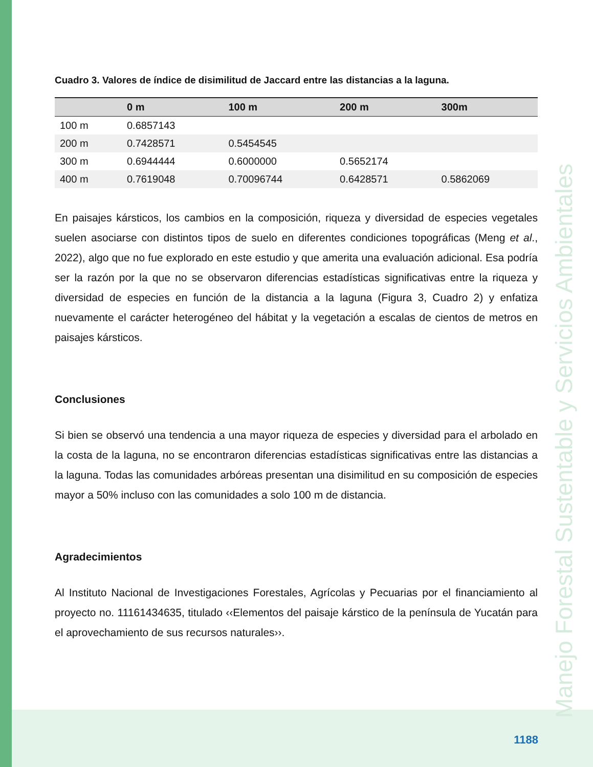Manejo Forestal Sustentable y Servicios Ambientales
Cuadro 3. Valores de índice de disimilitud de Jaccard entre las distancias a la laguna.
| | 0 m | 100 m | 200 m | 300m |
| --- | --- | --- | --- | --- |
| 100 m | 0.6857143 | | | |
| 200 m | 0.7428571 | 0.5454545 | | |
| 300 m | 0.6944444 | 0.6000000 | 0.5652174 | |
| 400 m | 0.7619048 | 0.70096744 | 0.6428571 | 0.5862069 |
En paisajes kársticos, los cambios en la composición, riqueza y diversidad de especies vegetales suelen asociarse con distintos tipos de suelo en diferentes condiciones topográficas (Meng et al., 2022), algo que no fue explorado en este estudio y que amerita una evaluación adicional. Esa podría ser la razón por la que no se observaron diferencias estadísticas significativas entre la riqueza y diversidad de especies en función de la distancia a la laguna (Figura 3, Cuadro 2) y enfatiza nuevamente el carácter heterogéneo del hábitat y la vegetación a escalas de cientos de metros en paisajes kársticos.
Conclusiones
Si bien se observó una tendencia a una mayor riqueza de especies y diversidad para el arbolado en la costa de la laguna, no se encontraron diferencias estadísticas significativas entre las distancias a la laguna. Todas las comunidades arbóreas presentan una disimilitud en su composición de especies mayor a 50% incluso con las comunidades a solo 100 m de distancia.
Agradecimientos
Al Instituto Nacional de Investigaciones Forestales, Agrícolas y Pecuarias por el financiamiento al proyecto no. 11161434635, titulado ‹‹Elementos del paisaje kárstico de la península de Yucatán para el aprovechamiento de sus recursos naturales››.
1188